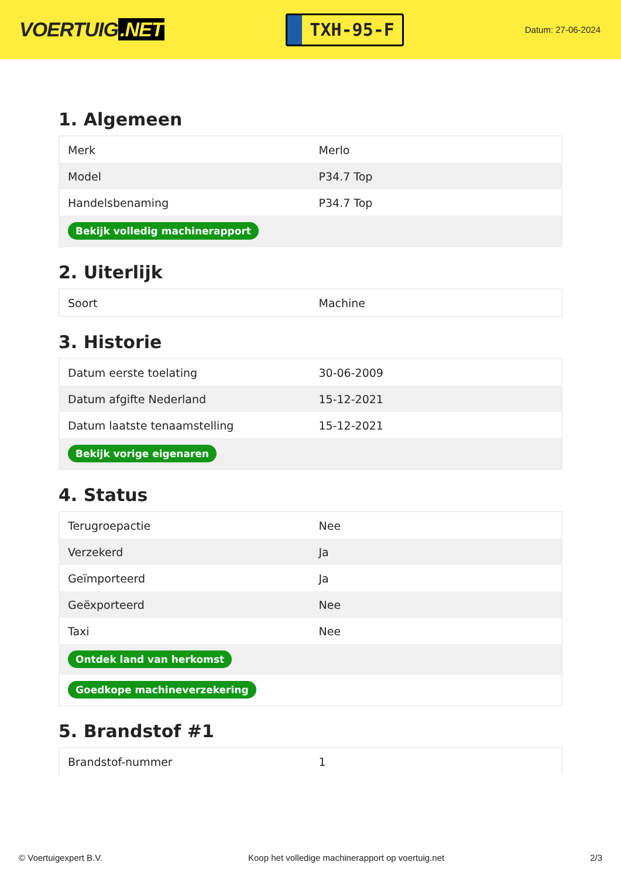VOERTUIG.NET
TXH-95-F
Datum: 27-06-2024
1. Algemeen
| Merk | Merlo |
| Model | P34.7 Top |
| Handelsbenaming | P34.7 Top |
| Bekijk volledig machinerapport | |
2. Uiterlijk
| Soort | Machine |
3. Historie
| Datum eerste toelating | 30-06-2009 |
| Datum afgifte Nederland | 15-12-2021 |
| Datum laatste tenaamstelling | 15-12-2021 |
| Bekijk vorige eigenaren | |
4. Status
| Terugroepactie | Nee |
| Verzekerd | Ja |
| Geïmporteerd | Ja |
| Geëxporteerd | Nee |
| Taxi | Nee |
| Ontdek land van herkomst | |
| Goedkope machineverzekering | |
5. Brandstof #1
| Brandstof-nummer | 1 |
© Voertuigexpert B.V. Koop het volledige machinerapport op voertuig.net 2/3